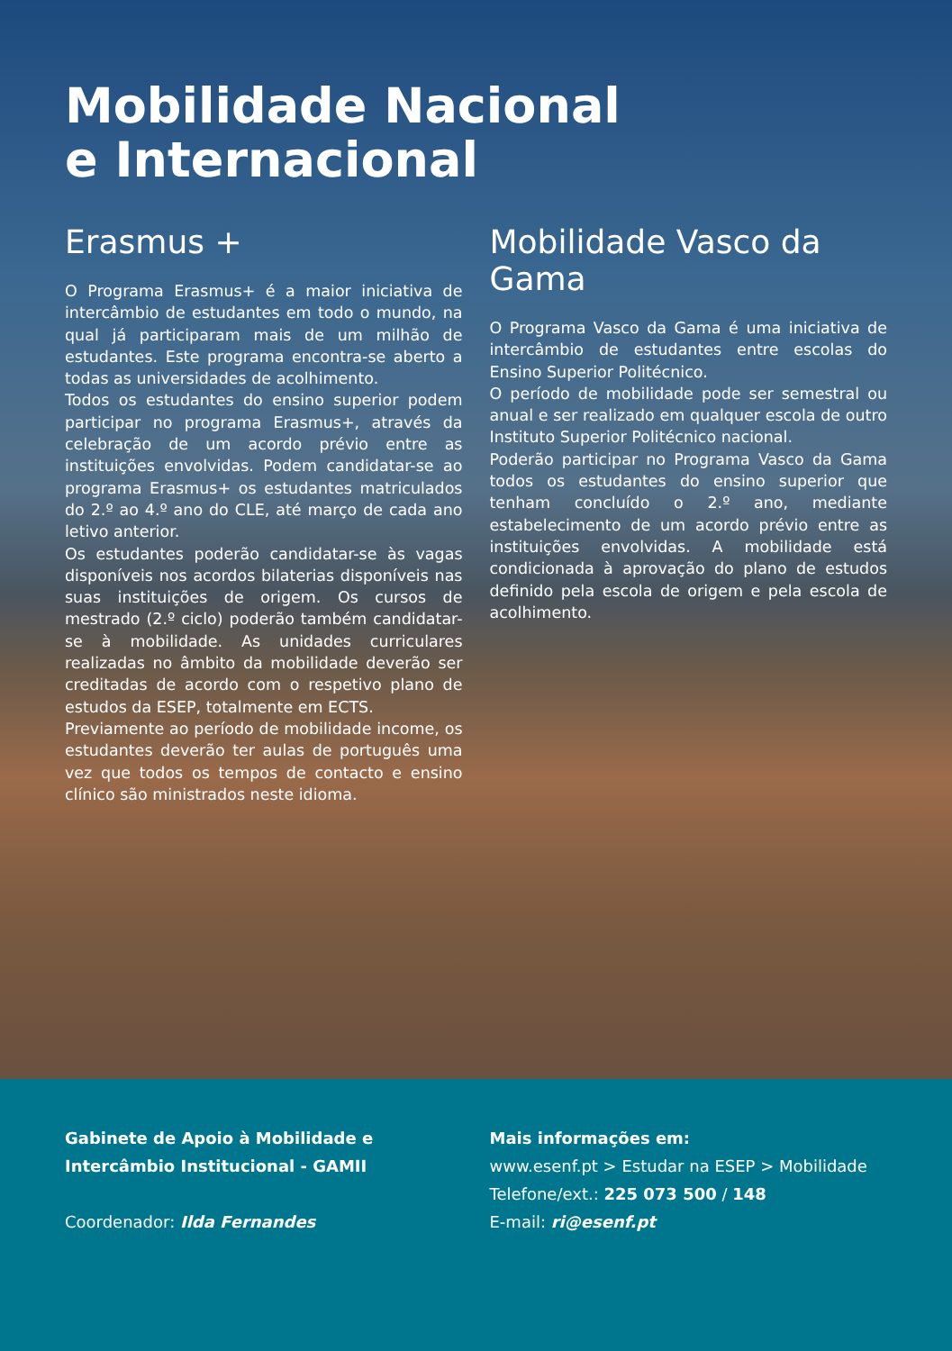Mobilidade Nacional
e Internacional
Erasmus +
O Programa Erasmus+ é a maior iniciativa de intercâmbio de estudantes em todo o mundo, na qual já participaram mais de um milhão de estudantes. Este programa encontra-se aberto a todas as universidades de acolhimento.
Todos os estudantes do ensino superior podem participar no programa Erasmus+, através da celebração de um acordo prévio entre as instituições envolvidas. Podem candidatar-se ao programa Erasmus+ os estudantes matriculados do 2.º ao 4.º ano do CLE, até março de cada ano letivo anterior.
Os estudantes poderão candidatar-se às vagas disponíveis nos acordos bilaterias disponíveis nas suas instituições de origem. Os cursos de mestrado (2.º ciclo) poderão também candidatar-se à mobilidade. As unidades curriculares realizadas no âmbito da mobilidade deverão ser creditadas de acordo com o respetivo plano de estudos da ESEP, totalmente em ECTS.
Previamente ao período de mobilidade income, os estudantes deverão ter aulas de português uma vez que todos os tempos de contacto e ensino clínico são ministrados neste idioma.
Mobilidade Vasco da Gama
O Programa Vasco da Gama é uma iniciativa de intercâmbio de estudantes entre escolas do Ensino Superior Politécnico.
O período de mobilidade pode ser semestral ou anual e ser realizado em qualquer escola de outro Instituto Superior Politécnico nacional.
Poderão participar no Programa Vasco da Gama todos os estudantes do ensino superior que tenham concluído o 2.º ano, mediante estabelecimento de um acordo prévio entre as instituições envolvidas. A mobilidade está condicionada à aprovação do plano de estudos definido pela escola de origem e pela escola de acolhimento.
Gabinete de Apoio à Mobilidade e Intercâmbio Institucional - GAMII
Coordenador: Ilda Fernandes
Mais informações em:
www.esenf.pt > Estudar na ESEP > Mobilidade
Telefone/ext.: 225 073 500 / 148
E-mail: ri@esenf.pt